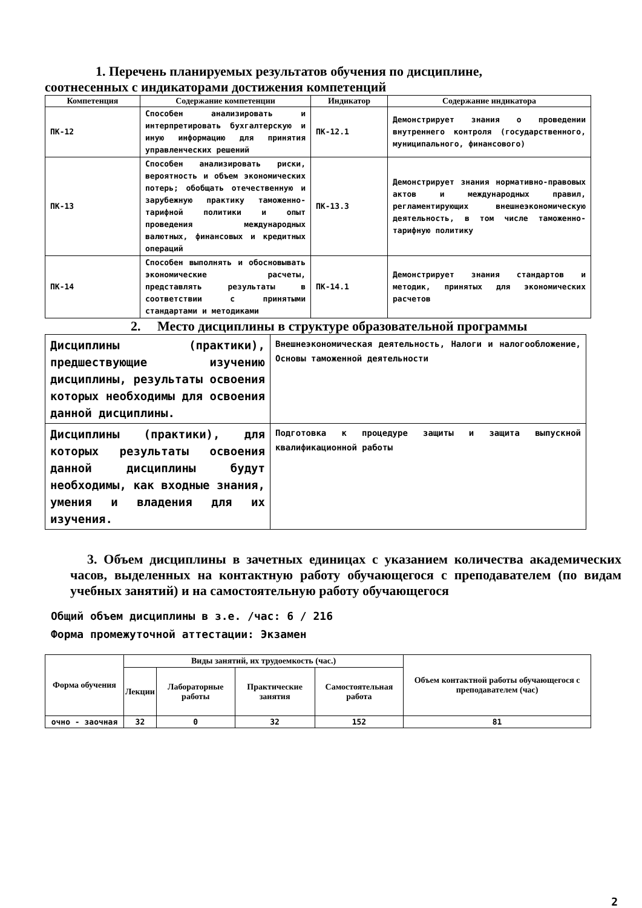1. Перечень планируемых результатов обучения по дисциплине,
соотнесенных с индикаторами достижения компетенций
| Компетенция | Содержание компетенции | Индикатор | Содержание индикатора |
| --- | --- | --- | --- |
| ПК-12 | Способен анализировать и интерпретировать бухгалтерскую и иную информацию для принятия управленческих решений | ПК-12.1 | Демонстрирует знания о проведении внутреннего контроля (государственного, муниципального, финансового) |
| ПК-13 | Способен анализировать риски, вероятность и объем экономических потерь; обобщать отечественную и зарубежную практику таможенно-тарифной политики и опыт проведения международных валютных, финансовых и кредитных операций | ПК-13.3 | Демонстрирует знания нормативно-правовых актов и международных правил, регламентирующих внешнеэкономическую деятельность, в том числе таможенно-тарифную политику |
| ПК-14 | Способен выполнять и обосновывать экономические расчеты, представлять результаты в соответствии с принятыми стандартами и методиками | ПК-14.1 | Демонстрирует знания стандартов и методик, принятых для экономических расчетов |
2. Место дисциплины в структуре образовательной программы
| Дисциплины (практики), предшествующие изучению дисциплины, результаты освоения которых необходимы для освоения данной дисциплины. | Внешнеэкономическая деятельность, Налоги и налогообложение, Основы таможенной деятельности |
| Дисциплины (практики), для которых результаты освоения данной дисциплины будут необходимы, как входные знания, умения и владения для их изучения. | Подготовка к процедуре защиты и защита выпускной квалификационной работы |
3. Объем дисциплины в зачетных единицах с указанием количества академических часов, выделенных на контактную работу обучающегося с преподавателем (по видам учебных занятий) и на самостоятельную работу обучающегося
Общий объем дисциплины в з.е. /час: 6 / 216
Форма промежуточной аттестации: Экзамен
| Форма обучения | Виды занятий, их трудоемкость (час.) | | | | Объем контактной работы обучающегося с преподавателем (час) |
| --- | --- | --- | --- | --- | --- |
| | Лекции | Лабораторные работы | Практические занятия | Самостоятельная работа | |
| очно - заочная | 32 | 0 | 32 | 152 | 81 |
2